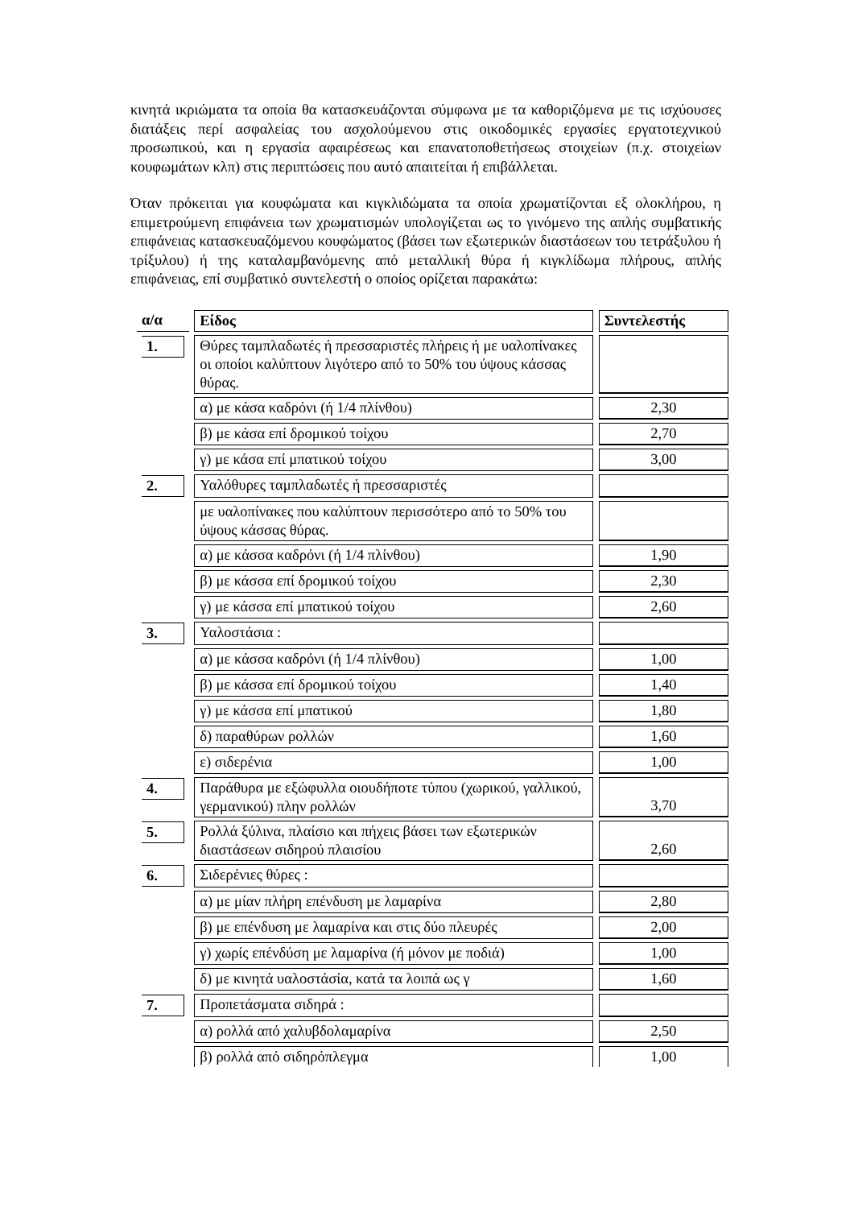κινητά ικριώματα τα οποία θα κατασκευάζονται σύμφωνα με τα καθοριζόμενα με τις ισχύουσες διατάξεις περί ασφαλείας του ασχολούμενου στις οικοδομικές εργασίες εργατοτεχνικού προσωπικού, και η εργασία αφαιρέσεως και επανατοποθετήσεως στοιχείων (π.χ. στοιχείων κουφωμάτων κλπ) στις περιπτώσεις που αυτό απαιτείται ή επιβάλλεται.
Όταν πρόκειται για κουφώματα και κιγκλιδώματα τα οποία χρωματίζονται εξ ολοκλήρου, η επιμετρούμενη επιφάνεια των χρωματισμών υπολογίζεται ως το γινόμενο της απλής συμβατικής επιφάνειας κατασκευαζόμενου κουφώματος (βάσει των εξωτερικών διαστάσεων του τετράξυλου ή τρίξυλου) ή της καταλαμβανόμενης από μεταλλική θύρα ή κιγκλίδωμα πλήρους, απλής επιφάνειας, επί συμβατικό συντελεστή ο οποίος ορίζεται παρακάτω:
| α/α | | Είδος | | Συντελεστής |
| 1. | | Θύρες ταμπλαδωτές ή πρεσσαριστές πλήρεις ή με υαλοπίνακες οι οποίοι καλύπτουν λιγότερο από το 50% του ύψους κάσσας θύρας. | | |
| | | α) με κάσα καδρόνι (ή 1/4 πλίνθου) | | 2,30 |
| | | β) με κάσα επί δρομικού τοίχου | | 2,70 |
| | | γ) με κάσα επί μπατικού τοίχου | | 3,00 |
| 2. | | Υαλόθυρες ταμπλαδωτές ή πρεσσαριστές | | |
| | | με υαλοπίνακες που καλύπτουν περισσότερο από το 50% του ύψους κάσσας θύρας. | | |
| | | α) με κάσσα καδρόνι (ή 1/4 πλίνθου) | | 1,90 |
| | | β) με κάσσα επί δρομικού τοίχου | | 2,30 |
| | | γ) με κάσσα επί μπατικού τοίχου | | 2,60 |
| 3. | | Υαλοστάσια : | | |
| | | α) με κάσσα καδρόνι (ή 1/4 πλίνθου) | | 1,00 |
| | | β) με κάσσα επί δρομικού τοίχου | | 1,40 |
| | | γ) με κάσσα επί μπατικού | | 1,80 |
| | | δ) παραθύρων ρολλών | | 1,60 |
| | | ε) σιδερένια | | 1,00 |
| 4. | | Παράθυρα με εξώφυλλα οιουδήποτε τύπου (χωρικού, γαλλικού, γερμανικού) πλην ρολλών | | 3,70 |
| 5. | | Ρολλά ξύλινα, πλαίσιο και πήχεις βάσει των εξωτερικών διαστάσεων σιδηρού πλαισίου | | 2,60 |
| 6. | | Σιδερένιες θύρες : | | |
| | | α) με μίαν πλήρη επένδυση με λαμαρίνα | | 2,80 |
| | | β) με επένδυση με λαμαρίνα και στις δύο πλευρές | | 2,00 |
| | | γ) χωρίς επένδύση με λαμαρίνα (ή μόνον με ποδιά) | | 1,00 |
| | | δ) με κινητά υαλοστάσία, κατά τα λοιπά ως γ | | 1,60 |
| 7. | | Προπετάσματα σιδηρά : | | |
| | | α) ρολλά από χαλυβδολαμαρίνα | | 2,50 |
| | | β) ρολλά από σιδηρόπλεγμα | | 1,00 |